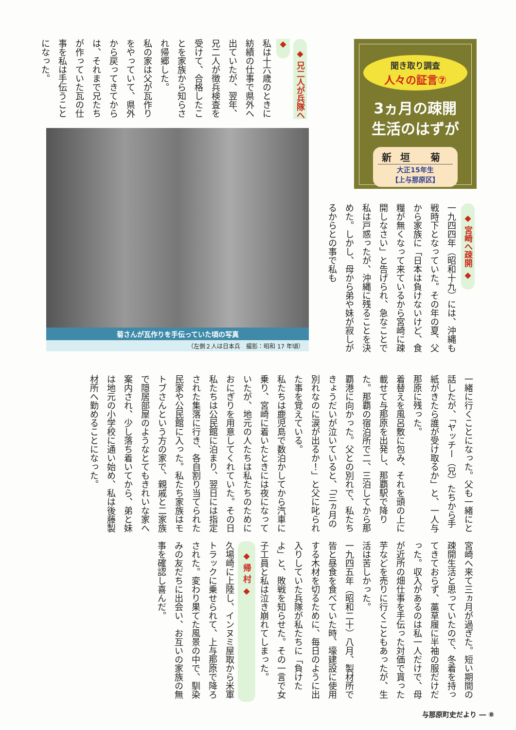聞き取り調査
人々の証言⑦
3ヵ月の疎開
生活のはずが
新垣 菊
大正15年生
【上与那原区】
◆ 宮崎へ疎開 ◆
一九四四年（昭和十九）には、沖縄も戦時下となっていた。その年の夏、父から家族に「日本は負けないけど、食糧が無くなって来ているから宮崎に疎開しなさい」と告げられ、急なことで私は戸惑ったが、沖縄に残ることを決めた。しかし、母から弟や妹が寂しがるからとの事で私も
◆ 兄二人が兵隊へ ◆
私は十六歳のときに紡績の仕事で県外へ出ていたが、翌年、兄二人が徴兵検査を受けて、合格したことを家族から知らされ帰郷した。
私の家は父が瓦作りをやっていて、県外から戻ってきてからは、それまで兄たちが作っていた瓦の仕事を私は手伝うことになった。
菊さんが瓦作りを手伝っていた頃の写真
（左側２人は日本兵　撮影：昭和 17 年頃）
一緒に行くことになった。父も一緒にと話したが、「ヤッチー（兄）たちから手紙がきたら誰が受け取るか」と、一人与那原に残った。
着替えを風呂敷に包み、それを頭の上に載せて与那原を出発し、那覇駅で降りた。那覇の宿泊所で二、三泊してから那覇港に向かった。父との別れで、私たちきょうだいが泣いていると、「三ヵ月の別れなのに涙が出るか！」と父に叱られた事を覚えている。
私たちは鹿児島で数泊かしてから汽車に乗り、宮崎に着いたときには夜になっていたが、地元の人たちは私たちのためにおにぎりを用意してくれていた。その日私たちは公民館に泊まり、翌日には指定された集落に行き、各自割り当てられた民家や公民館に入った。私たち家族はモトブさんという方の家で、親戚と二家族で隠居部屋のようなとてもきれいな家へ案内され、少し落ち着いてから、弟と妹は地元の小学校に通い始め、私は後藤製材所へ勤めることになった。
宮崎へ来て三ヵ月が過ぎた。短い期間の疎開生活と思っていたので、冬着を持ってきておらず、藁草履に半袖の服だけだった。収入があるのは私一人だけで、母が近所の畑仕事を手伝った対価で貰った芋などを売りに行くこともあったが、生活は苦しかった。
一九四五年（昭和二十）八月、製材所で皆と昼食を食べていた時、壕建設に使用する木材を切るために、毎日のように出入りしていた兵隊が私たちに「負けたよ」と、敗戦を知らせた。その一言で女子工員と私は泣き崩れてしまった。
◆ 帰 村 ◆
久場崎に上陸し、インヌミ屋取から米軍トラックに乗せられて、上与那原で降ろされた。変わり果てた風景の中で、馴染みの友だちに出会い、お互いの家族の無事を確認し喜んだ。
与那原町史だより ― ⑧